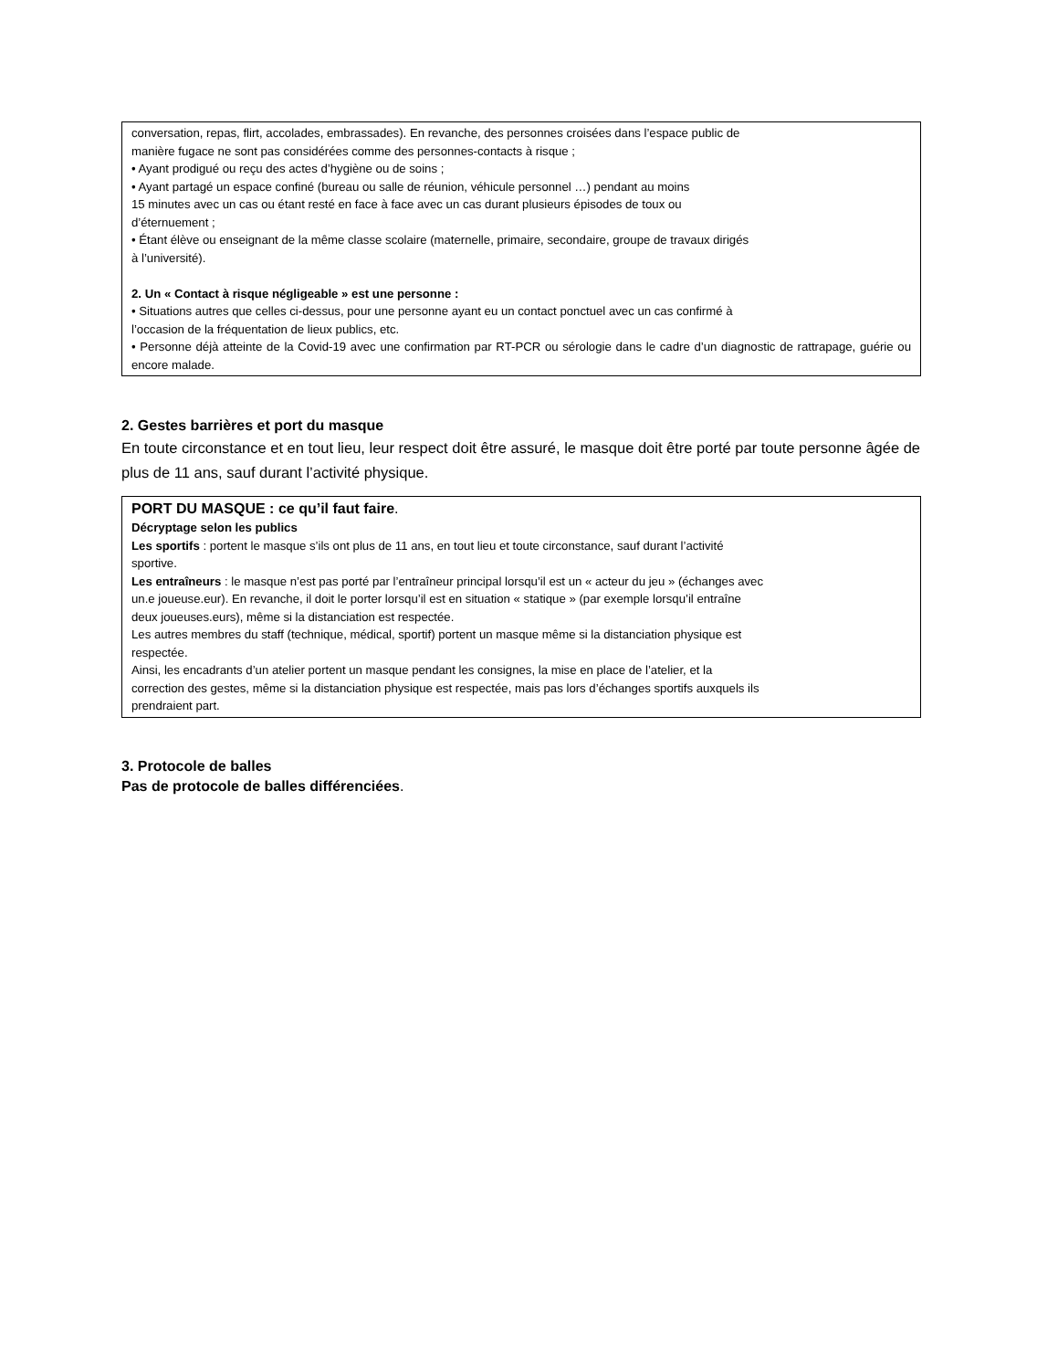conversation, repas, flirt, accolades, embrassades). En revanche, des personnes croisées dans l’espace public de
manière fugace ne sont pas considérées comme des personnes-contacts à risque ;
• Ayant prodigué ou reçu des actes d’hygiène ou de soins ;
• Ayant partagé un espace confiné (bureau ou salle de réunion, véhicule personnel …) pendant au moins
15 minutes avec un cas ou étant resté en face à face avec un cas durant plusieurs épisodes de toux ou
d’éternuement ;
• Étant élève ou enseignant de la même classe scolaire (maternelle, primaire, secondaire, groupe de travaux dirigés
à l’université).
2. Un « Contact à risque négligeable » est une personne :
• Situations autres que celles ci-dessus, pour une personne ayant eu un contact ponctuel avec un cas confirmé à
l’occasion de la fréquentation de lieux publics, etc.
• Personne déjà atteinte de la Covid-19 avec une confirmation par RT-PCR ou sérologie dans le cadre d’un diagnostic de rattrapage, guérie ou encore malade.
2. Gestes barrières et port du masque
En toute circonstance et en tout lieu, leur respect doit être assuré, le masque doit être porté par toute personne âgée de plus de 11 ans, sauf durant l’activité physique.
PORT DU MASQUE : ce qu’il faut faire.
Décryptage selon les publics
Les sportifs : portent le masque s’ils ont plus de 11 ans, en tout lieu et toute circonstance, sauf durant l’activité
sportive.
Les entraîneurs : le masque n’est pas porté par l’entraîneur principal lorsqu’il est un « acteur du jeu » (échanges avec
un.e joueuse.eur). En revanche, il doit le porter lorsqu’il est en situation « statique » (par exemple lorsqu’il entraîne
deux joueuses.eurs), même si la distanciation est respectée.
Les autres membres du staff (technique, médical, sportif) portent un masque même si la distanciation physique est
respectée.
Ainsi, les encadrants d’un atelier portent un masque pendant les consignes, la mise en place de l’atelier, et la
correction des gestes, même si la distanciation physique est respectée, mais pas lors d’échanges sportifs auxquels ils
prendraient part.
3. Protocole de balles
Pas de protocole de balles différenciées.